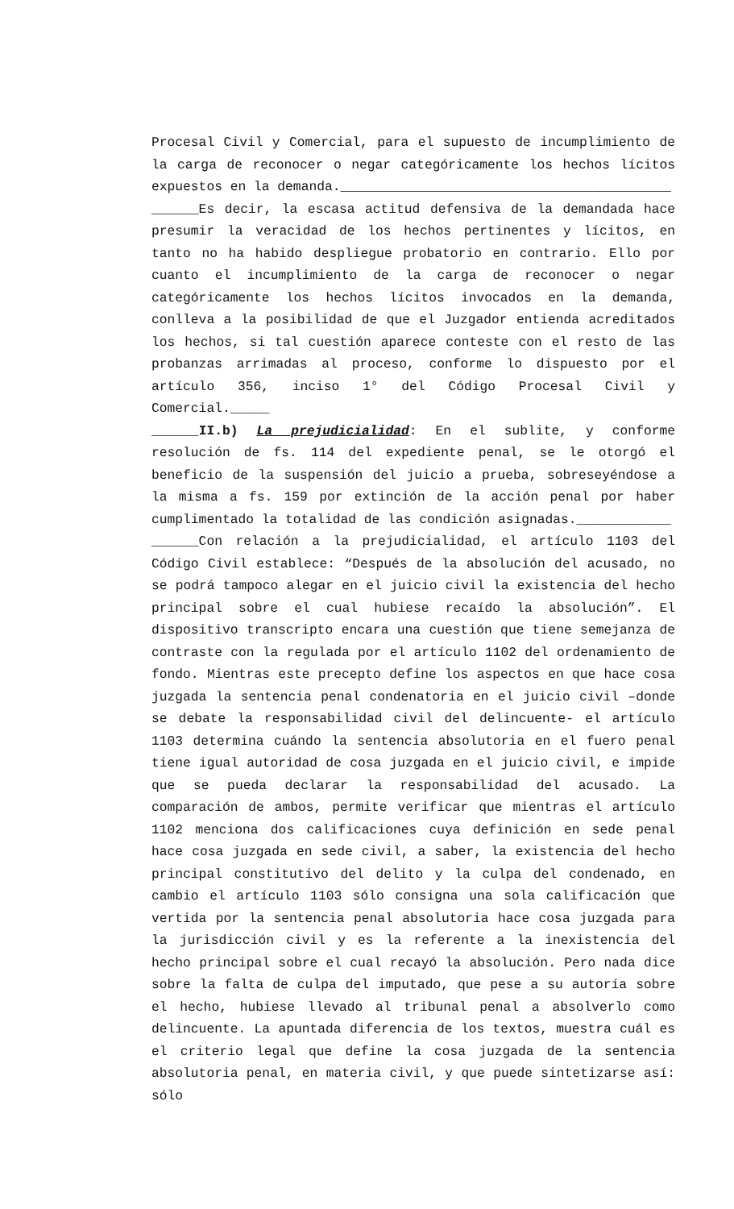Procesal Civil y Comercial, para el supuesto de incumplimiento de la carga de reconocer o negar categóricamente los hechos lícitos expuestos en la demanda.__________________________________________
______Es decir, la escasa actitud defensiva de la demandada hace presumir la veracidad de los hechos pertinentes y lícitos, en tanto no ha habido despliegue probatorio en contrario. Ello por cuanto el incumplimiento de la carga de reconocer o negar categóricamente los hechos lícitos invocados en la demanda, conlleva a la posibilidad de que el Juzgador entienda acreditados los hechos, si tal cuestión aparece conteste con el resto de las probanzas arrimadas al proceso, conforme lo dispuesto por el artículo 356, inciso 1° del Código Procesal Civil y Comercial._____
______II.b) La prejudicialidad: En el sublite, y conforme resolución de fs. 114 del expediente penal, se le otorgó el beneficio de la suspensión del juicio a prueba, sobreseyéndose a la misma a fs. 159 por extinción de la acción penal por haber cumplimentado la totalidad de las condición asignadas.____________
______Con relación a la prejudicialidad, el artículo 1103 del Código Civil establece: “Después de la absolución del acusado, no se podrá tampoco alegar en el juicio civil la existencia del hecho principal sobre el cual hubiese recaído la absolución”. El dispositivo transcripto encara una cuestión que tiene semejanza de contraste con la regulada por el artículo 1102 del ordenamiento de fondo. Mientras este precepto define los aspectos en que hace cosa juzgada la sentencia penal condenatoria en el juicio civil –donde se debate la responsabilidad civil del delincuente- el artículo 1103 determina cuándo la sentencia absolutoria en el fuero penal tiene igual autoridad de cosa juzgada en el juicio civil, e impide que se pueda declarar la responsabilidad del acusado. La comparación de ambos, permite verificar que mientras el artículo 1102 menciona dos calificaciones cuya definición en sede penal hace cosa juzgada en sede civil, a saber, la existencia del hecho principal constitutivo del delito y la culpa del condenado, en cambio el artículo 1103 sólo consigna una sola calificación que vertida por la sentencia penal absolutoria hace cosa juzgada para la jurisdicción civil y es la referente a la inexistencia del hecho principal sobre el cual recayó la absolución. Pero nada dice sobre la falta de culpa del imputado, que pese a su autoría sobre el hecho, hubiese llevado al tribunal penal a absolverlo como delincuente. La apuntada diferencia de los textos, muestra cuál es el criterio legal que define la cosa juzgada de la sentencia absolutoria penal, en materia civil, y que puede sintetizarse así: sólo